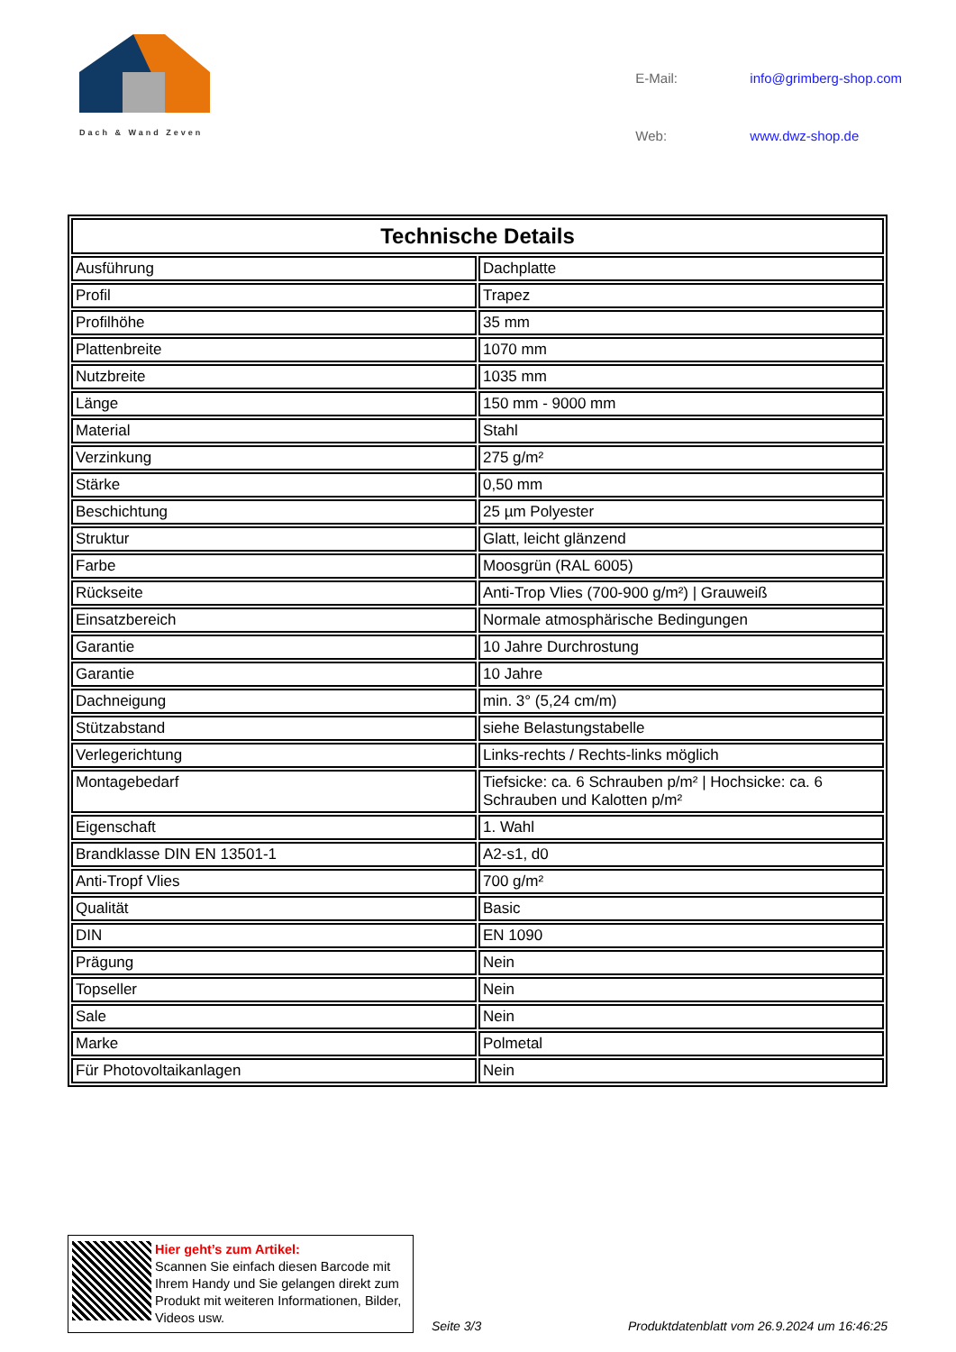Dach & Wand Zeven
E-Mail: info@grimberg-shop.com Web: www.dwz-shop.de
| Technische Details | |
| --- | --- |
| Ausführung | Dachplatte |
| Profil | Trapez |
| Profilhöhe | 35 mm |
| Plattenbreite | 1070 mm |
| Nutzbreite | 1035 mm |
| Länge | 150 mm - 9000 mm |
| Material | Stahl |
| Verzinkung | 275 g/m² |
| Stärke | 0,50 mm |
| Beschichtung | 25 µm Polyester |
| Struktur | Glatt, leicht glänzend |
| Farbe | Moosgrün (RAL 6005) |
| Rückseite | Anti-Trop Vlies (700-900 g/m²) / Grauweiß |
| Einsatzbereich | Normale atmosphärische Bedingungen |
| Garantie | 10 Jahre Durchrostung |
| Garantie | 10 Jahre |
| Dachneigung | min. 3° (5,24 cm/m) |
| Stützabstand | siehe Belastungstabelle |
| Verlegerichtung | Links-rechts / Rechts-links möglich |
| Montagebedarf | Tiefsicke: ca. 6 Schrauben p/m² / Hochsicke: ca. 6 Schrauben und Kalotten p/m² |
| Eigenschaft | 1. Wahl |
| Brandklasse DIN EN 13501-1 | A2-s1, d0 |
| Anti-Tropf Vlies | 700 g/m² |
| Qualität | Basic |
| DIN | EN 1090 |
| Prägung | Nein |
| Topseller | Nein |
| Sale | Nein |
| Marke | Polmetal |
| Für Photovoltaikanlagen | Nein |
Hier geht’s zum Artikel:
Scannen Sie einfach diesen Barcode mit Ihrem Handy und Sie gelangen direkt zum Produkt mit weiteren Informationen, Bilder, Videos usw.
Seite 3/3
Produktdatenblatt vom 26.9.2024 um 16:46:25